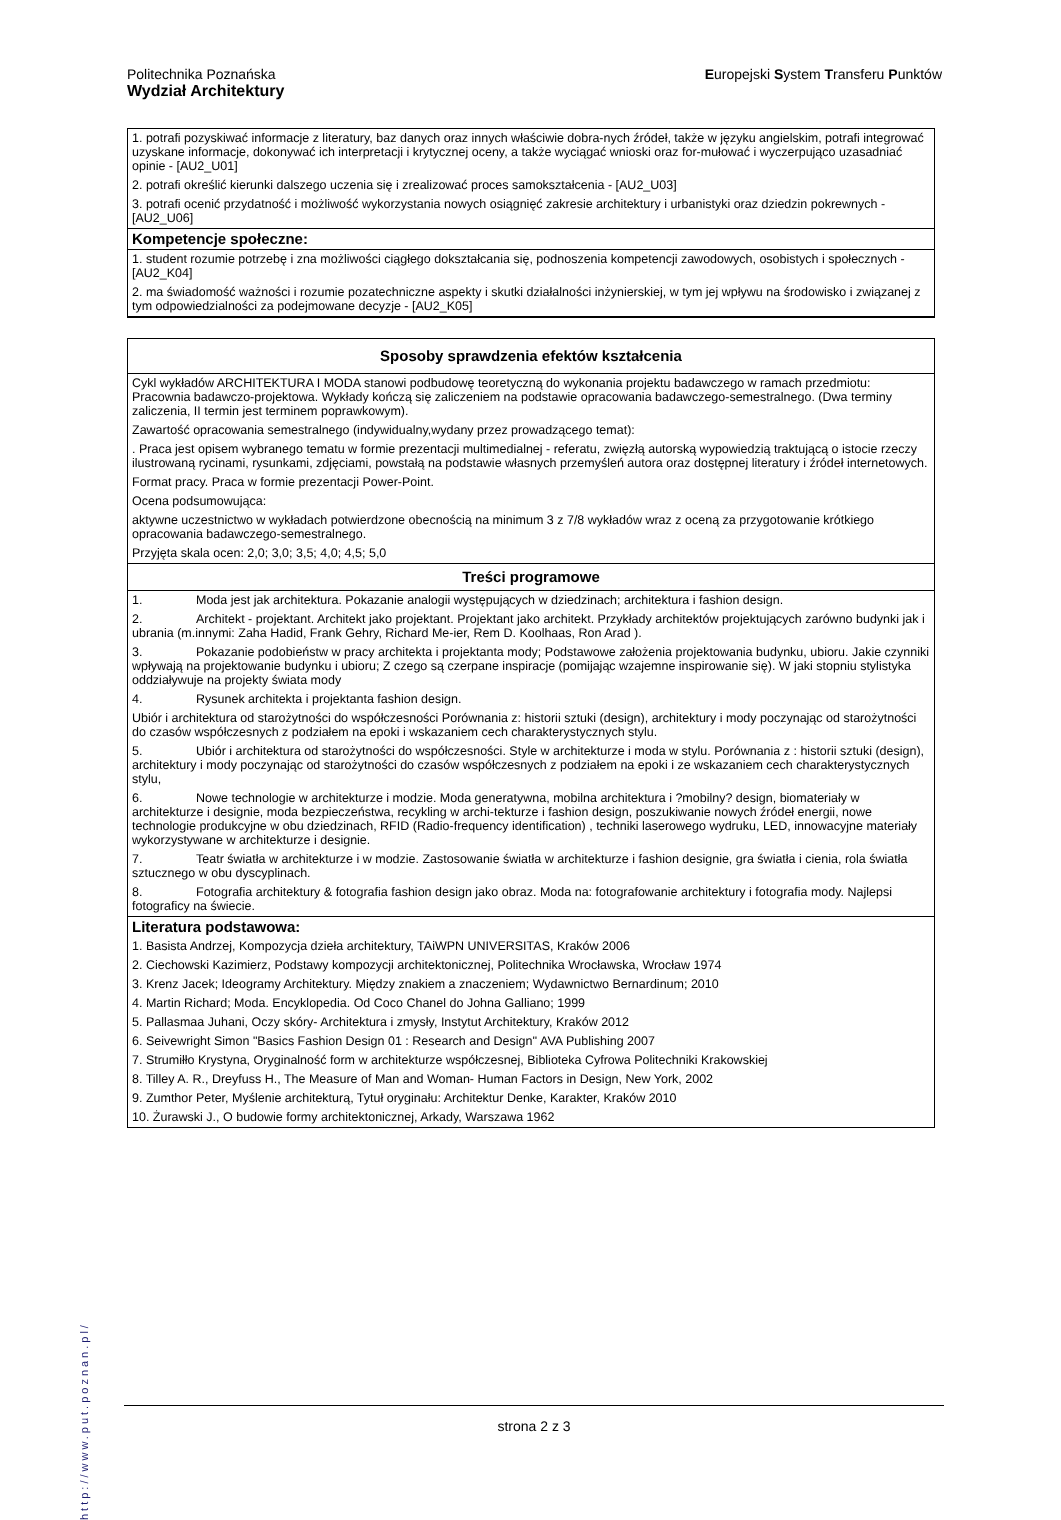Politechnika Poznańska
Europejski System Transferu Punktów
Wydział Architektury
1. potrafi pozyskiwać informacje z literatury, baz danych oraz innych właściwie dobra-nych źródeł, także w języku angielskim, potrafi integrować uzyskane informacje, dokonywać ich interpretacji i krytycznej oceny, a także wyciągać wnioski oraz for-mułować i wyczerpująco uzasadniać opinie - [AU2_U01]
2. potrafi określić kierunki dalszego uczenia się i zrealizować proces samokształcenia - [AU2_U03]
3. potrafi ocenić przydatność i możliwość wykorzystania nowych osiągnięć zakresie architektury i urbanistyki oraz dziedzin pokrewnych - [AU2_U06]
Kompetencje społeczne:
1. student rozumie potrzebę i zna możliwości ciągłego dokształcania się, podnoszenia kompetencji zawodowych, osobistych i społecznych - [AU2_K04]
2. ma świadomość ważności i rozumie pozatechniczne aspekty i skutki działalności inżynierskiej, w tym jej wpływu na środowisko i związanej z tym odpowiedzialności za podejmowane decyzje - [AU2_K05]
Sposoby sprawdzenia efektów kształcenia
Cykl wykładów ARCHITEKTURA I MODA stanowi podbudowę teoretyczną do wykonania projektu badawczego w ramach przedmiotu: Pracownia badawczo-projektowa. Wykłady kończą się zaliczeniem na podstawie opracowania badawczego-semestralnego. (Dwa terminy zaliczenia, II termin jest terminem poprawkowym).
Zawartość opracowania semestralnego (indywidualny,wydany przez prowadzącego temat):
. Praca jest opisem wybranego tematu w formie prezentacji multimedialnej - referatu, zwięzłą autorską wypowiedzią traktującą o istocie rzeczy ilustrowaną rycinami, rysunkami, zdjęciami, powstałą na podstawie własnych przemyśleń autora oraz dostępnej literatury i źródeł internetowych.
Format pracy. Praca w formie prezentacji Power-Point.
Ocena podsumowująca:
aktywne uczestnictwo w wykładach potwierdzone obecnością na minimum 3 z 7/8 wykładów wraz z oceną za przygotowanie krótkiego opracowania badawczego-semestralnego.
Przyjęta skala ocen: 2,0; 3,0; 3,5; 4,0; 4,5; 5,0
Treści programowe
1. Moda jest jak architektura. Pokazanie analogii występujących w dziedzinach; architektura i fashion design.
2. Architekt - projektant. Architekt jako projektant. Projektant jako architekt. Przykłady architektów projektujących zarówno budynki jak i ubrania (m.innymi: Zaha Hadid, Frank Gehry, Richard Me-ier, Rem D. Koolhaas, Ron Arad ).
3. Pokazanie podobieństw w pracy architekta i projektanta mody; Podstawowe założenia projektowania budynku, ubioru. Jakie czynniki wpływają na projektowanie budynku i ubioru; Z czego są czerpane inspiracje (pomijając wzajemne inspirowanie się). W jaki stopniu stylistyka oddziaływuje na projekty świata mody
4. Rysunek architekta i projektanta fashion design.
Ubiór i architektura od starożytności do współczesności Porównania z: historii sztuki (design), architektury i mody poczynając od starożytności do czasów współczesnych z podziałem na epoki i wskazaniem cech charakterystycznych stylu.
5. Ubiór i architektura od starożytności do współczesności. Style w architekturze i moda w stylu. Porównania z : historii sztuki (design), architektury i mody poczynając od starożytności do czasów współczesnych z podziałem na epoki i ze wskazaniem cech charakterystycznych stylu,
6. Nowe technologie w architekturze i modzie. Moda generatywna, mobilna architektura i ?mobilny? design, biomateriały w architekturze i designie, moda bezpieczeństwa, recykling w archi-tekturze i fashion design, poszukiwanie nowych źródeł energii, nowe technologie produkcyjne w obu dziedzinach, RFID (Radio-frequency identification) , techniki laserowego wydruku, LED, innowacyjne materiały wykorzystywane w architekturze i designie.
7. Teatr światła w architekturze i w modzie. Zastosowanie światła w architekturze i fashion designie, gra światła i cienia, rola światła sztucznego w obu dyscyplinach.
8. Fotografia architektury & fotografia fashion design jako obraz. Moda na: fotografowanie architektury i fotografia mody. Najlepsi fotograficy na świecie.
Literatura podstawowa:
1. Basista Andrzej, Kompozycja dzieła architektury, TAiWPN UNIVERSITAS, Kraków 2006
2. Ciechowski Kazimierz, Podstawy kompozycji architektonicznej, Politechnika Wrocławska, Wrocław 1974
3. Krenz Jacek; Ideogramy Architektury. Między znakiem a znaczeniem; Wydawnictwo Bernardinum; 2010
4. Martin Richard; Moda. Encyklopedia. Od Coco Chanel do Johna Galliano; 1999
5. Pallasmaa Juhani, Oczy skóry- Architektura i zmysły, Instytut Architektury, Kraków 2012
6. Seivewright Simon "Basics Fashion Design 01 : Research and Design'' AVA Publishing 2007
7. Strumiłło Krystyna, Oryginalność form w architekturze współczesnej, Biblioteka Cyfrowa Politechniki Krakowskiej
8. Tilley A. R., Dreyfuss H., The Measure of Man and Woman- Human Factors in Design, New York, 2002
9. Zumthor Peter, Myślenie architekturą, Tytuł oryginału: Architektur Denke, Karakter, Kraków 2010
10. Żurawski J., O budowie formy architektonicznej, Arkady, Warszawa 1962
http://www.put.poznan.pl/
strona 2 z 3